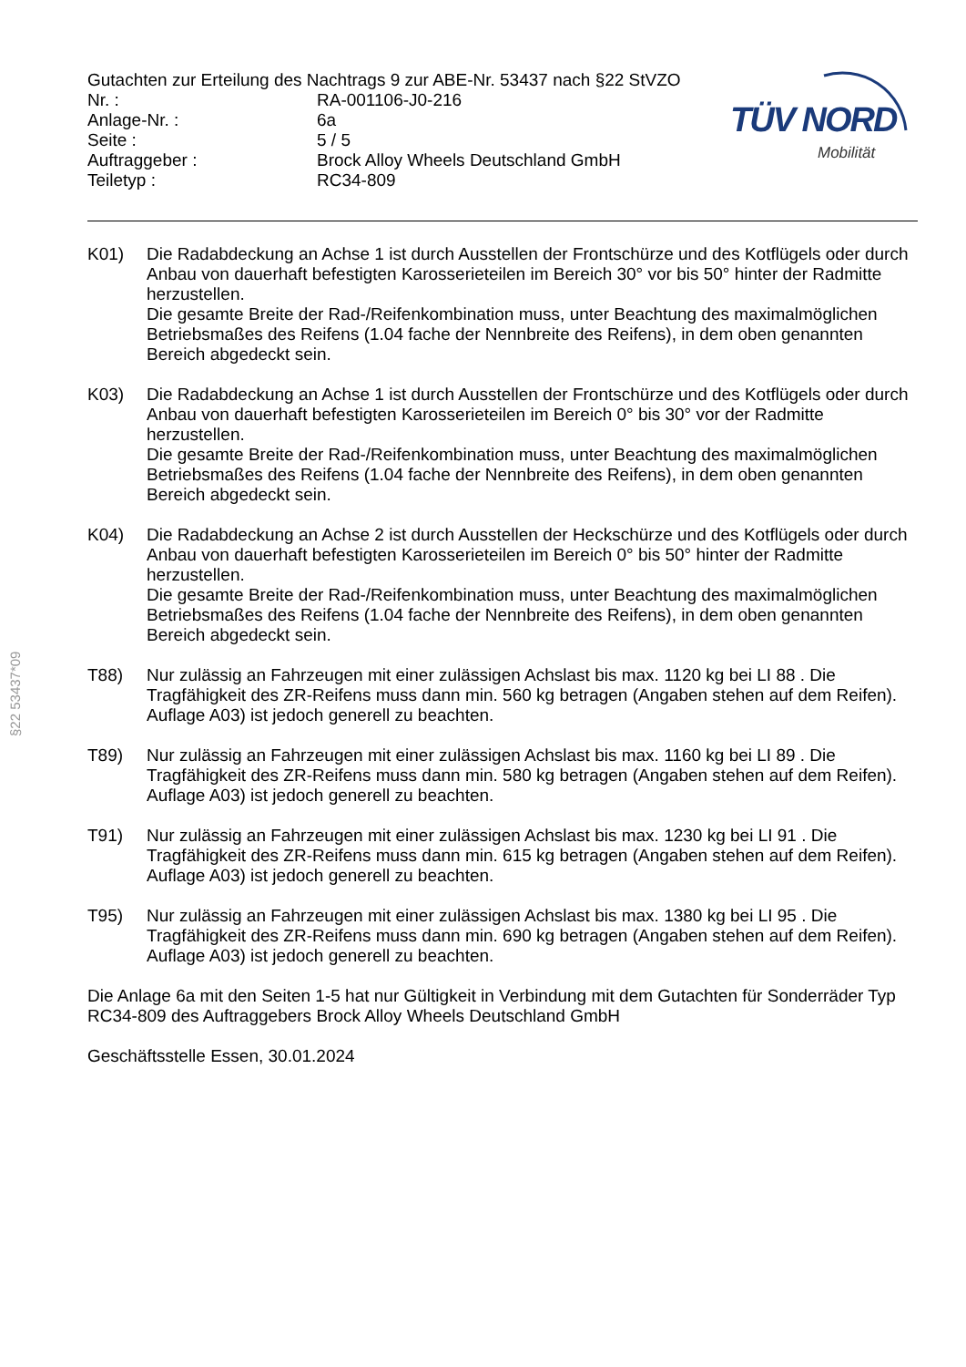Gutachten zur Erteilung des Nachtrags 9 zur ABE-Nr. 53437 nach §22 StVZO
| Nr. : | RA-001106-J0-216 |
| Anlage-Nr. : | 6a |
| Seite : | 5 / 5 |
| Auftraggeber : | Brock Alloy Wheels Deutschland GmbH |
| Teiletyp : | RC34-809 |
TÜV NORD
Mobilität
§22 53437*09
K01) Die Radabdeckung an Achse 1 ist durch Ausstellen der Frontschürze und des Kotflügels oder durch Anbau von dauerhaft befestigten Karosserieteilen im Bereich 30° vor bis 50° hinter der Radmitte herzustellen.
Die gesamte Breite der Rad-/Reifenkombination muss, unter Beachtung des maximalmöglichen Betriebsmaßes des Reifens (1.04 fache der Nennbreite des Reifens), in dem oben genannten Bereich abgedeckt sein.
K03) Die Radabdeckung an Achse 1 ist durch Ausstellen der Frontschürze und des Kotflügels oder durch Anbau von dauerhaft befestigten Karosserieteilen im Bereich 0° bis 30° vor der Radmitte herzustellen.
Die gesamte Breite der Rad-/Reifenkombination muss, unter Beachtung des maximalmöglichen Betriebsmaßes des Reifens (1.04 fache der Nennbreite des Reifens), in dem oben genannten Bereich abgedeckt sein.
K04) Die Radabdeckung an Achse 2 ist durch Ausstellen der Heckschürze und des Kotflügels oder durch Anbau von dauerhaft befestigten Karosserieteilen im Bereich 0° bis 50° hinter der Radmitte herzustellen.
Die gesamte Breite der Rad-/Reifenkombination muss, unter Beachtung des maximalmöglichen Betriebsmaßes des Reifens (1.04 fache der Nennbreite des Reifens), in dem oben genannten Bereich abgedeckt sein.
T88) Nur zulässig an Fahrzeugen mit einer zulässigen Achslast bis max. 1120 kg bei LI 88 . Die Tragfähigkeit des ZR-Reifens muss dann min. 560 kg betragen (Angaben stehen auf dem Reifen). Auflage A03) ist jedoch generell zu beachten.
T89) Nur zulässig an Fahrzeugen mit einer zulässigen Achslast bis max. 1160 kg bei LI 89 . Die Tragfähigkeit des ZR-Reifens muss dann min. 580 kg betragen (Angaben stehen auf dem Reifen). Auflage A03) ist jedoch generell zu beachten.
T91) Nur zulässig an Fahrzeugen mit einer zulässigen Achslast bis max. 1230 kg bei LI 91 . Die Tragfähigkeit des ZR-Reifens muss dann min. 615 kg betragen (Angaben stehen auf dem Reifen). Auflage A03) ist jedoch generell zu beachten.
T95) Nur zulässig an Fahrzeugen mit einer zulässigen Achslast bis max. 1380 kg bei LI 95 . Die Tragfähigkeit des ZR-Reifens muss dann min. 690 kg betragen (Angaben stehen auf dem Reifen). Auflage A03) ist jedoch generell zu beachten.
Die Anlage 6a mit den Seiten 1-5 hat nur Gültigkeit in Verbindung mit dem Gutachten für Sonderräder Typ RC34-809 des Auftraggebers Brock Alloy Wheels Deutschland GmbH
Geschäftsstelle Essen, 30.01.2024